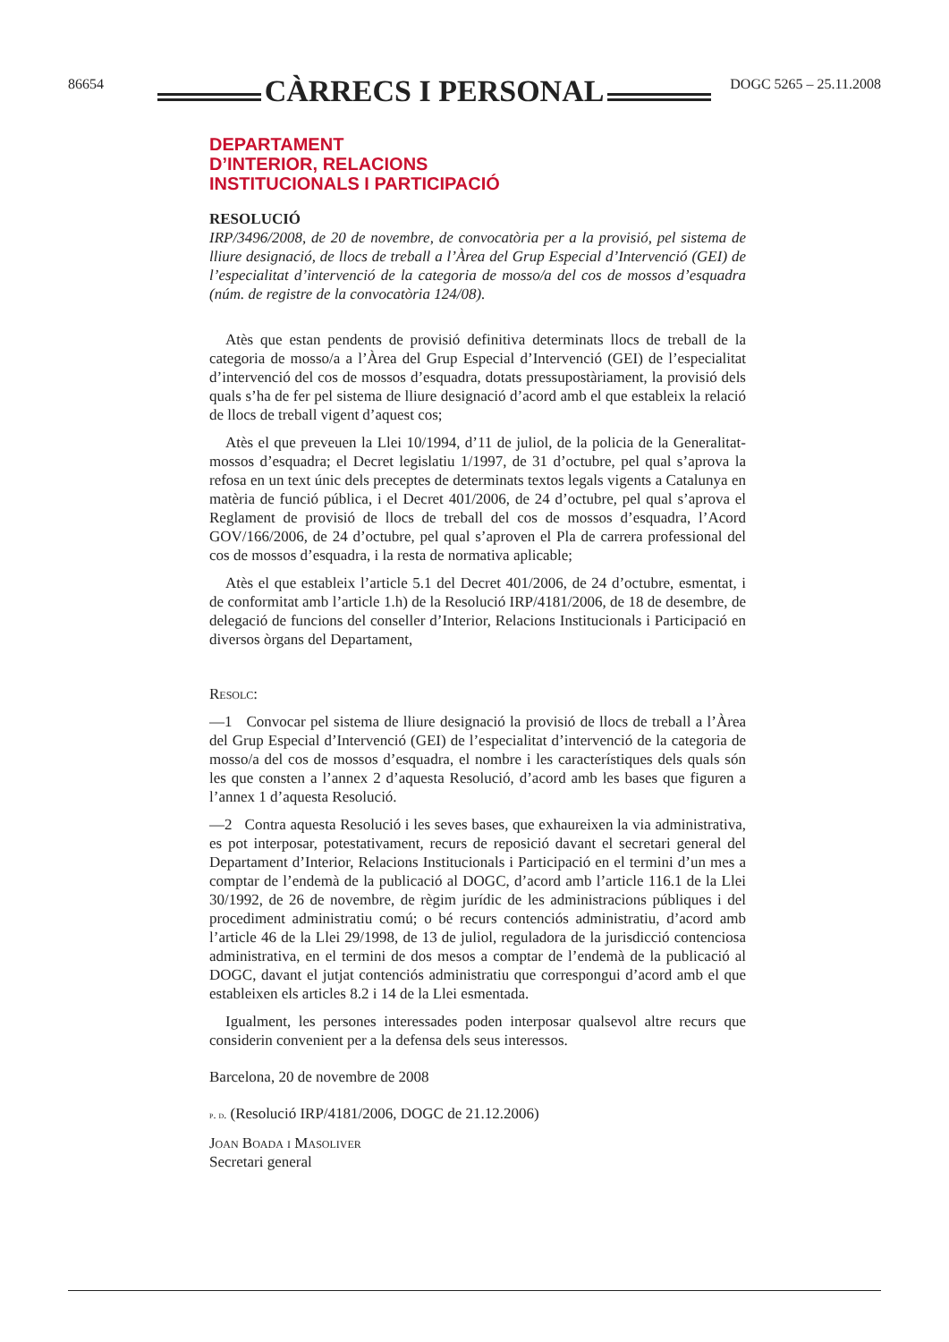86654 CÀRRECS I PERSONAL DOGC 5265 – 25.11.2008
DEPARTAMENT
D’INTERIOR, RELACIONS
INSTITUCIONALS I PARTICIPACIÓ
RESOLUCIÓ
IRP/3496/2008, de 20 de novembre, de convocatòria per a la provisió, pel sistema de lliure designació, de llocs de treball a l’Àrea del Grup Especial d’Intervenció (GEI) de l’especialitat d’intervenció de la categoria de mosso/a del cos de mossos d’esquadra (núm. de registre de la convocatòria 124/08).
Atès que estan pendents de provisió definitiva determinats llocs de treball de la categoria de mosso/a a l’Àrea del Grup Especial d’Intervenció (GEI) de l’especialitat d’intervenció del cos de mossos d’esquadra, dotats pressupostàriament, la provisió dels quals s’ha de fer pel sistema de lliure designació d’acord amb el que estableix la relació de llocs de treball vigent d’aquest cos;
Atès el que preveuen la Llei 10/1994, d’11 de juliol, de la policia de la Generalitat-mossos d’esquadra; el Decret legislatiu 1/1997, de 31 d’octubre, pel qual s’aprova la refosa en un text únic dels preceptes de determinats textos legals vigents a Catalunya en matèria de funció pública, i el Decret 401/2006, de 24 d’octubre, pel qual s’aprova el Reglament de provisió de llocs de treball del cos de mossos d’esquadra, l’Acord GOV/166/2006, de 24 d’octubre, pel qual s’aproven el Pla de carrera professional del cos de mossos d’esquadra, i la resta de normativa aplicable;
Atès el que estableix l’article 5.1 del Decret 401/2006, de 24 d’octubre, esmentat, i de conformitat amb l’article 1.h) de la Resolució IRP/4181/2006, de 18 de desembre, de delegació de funcions del conseller d’Interior, Relacions Institucionals i Participació en diversos òrgans del Departament,
Resolc:
—1 Convocar pel sistema de lliure designació la provisió de llocs de treball a l’Àrea del Grup Especial d’Intervenció (GEI) de l’especialitat d’intervenció de la categoria de mosso/a del cos de mossos d’esquadra, el nombre i les característiques dels quals són les que consten a l’annex 2 d’aquesta Resolució, d’acord amb les bases que figuren a l’annex 1 d’aquesta Resolució.
—2 Contra aquesta Resolució i les seves bases, que exhaureixen la via administrativa, es pot interposar, potestativament, recurs de reposició davant el secretari general del Departament d’Interior, Relacions Institucionals i Participació en el termini d’un mes a comptar de l’endemà de la publicació al DOGC, d’acord amb l’article 116.1 de la Llei 30/1992, de 26 de novembre, de règim jurídic de les administracions públiques i del procediment administratiu comú; o bé recurs contenciós administratiu, d’acord amb l’article 46 de la Llei 29/1998, de 13 de juliol, reguladora de la jurisdicció contenciosa administrativa, en el termini de dos mesos a comptar de l’endemà de la publicació al DOGC, davant el jutjat contenciós administratiu que correspongui d’acord amb el que estableixen els articles 8.2 i 14 de la Llei esmentada.
Igualment, les persones interessades poden interposar qualsevol altre recurs que considerin convenient per a la defensa dels seus interessos.
Barcelona, 20 de novembre de 2008
p. d. (Resolució IRP/4181/2006, DOGC de 21.12.2006)
Joan Boada i Masoliver
Secretari general